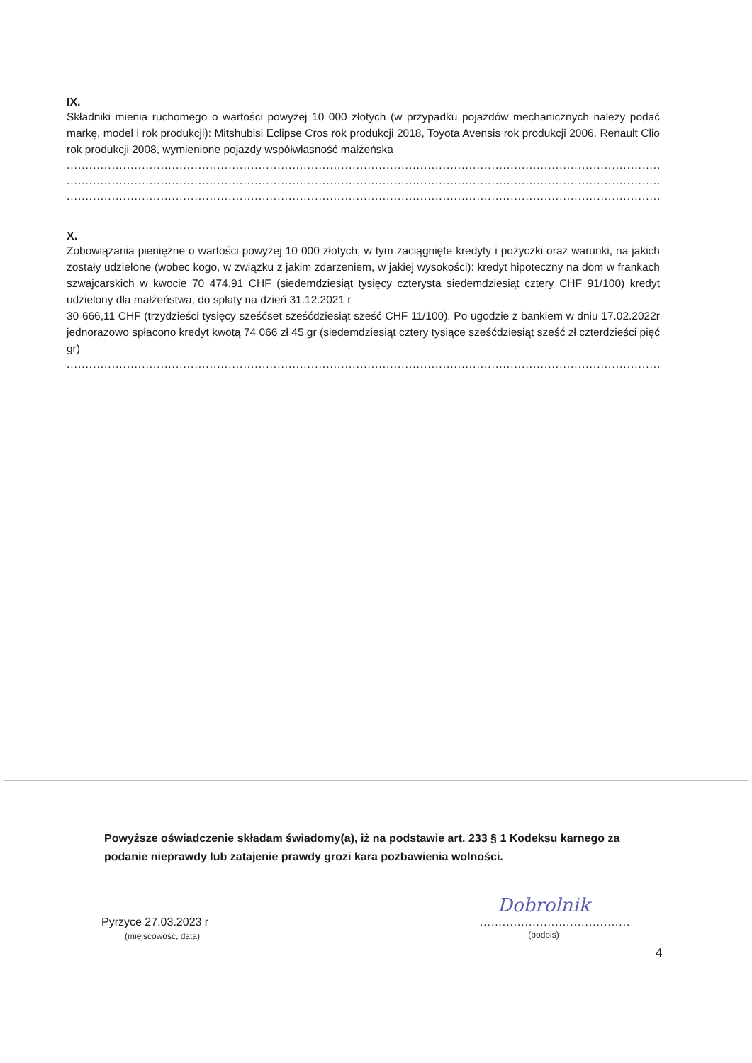IX.
Składniki mienia ruchomego o wartości powyżej 10 000 złotych (w przypadku pojazdów mechanicznych należy podać markę, model i rok produkcji): Mitshubisi Eclipse Cros rok produkcji 2018, Toyota Avensis rok produkcji 2006, Renault Clio rok produkcji 2008, wymienione pojazdy współwłasność małżeńska
..............................................................................................................................................................................................
..............................................................................................................................................................................................
..............................................................................................................................................................................................
X.
Zobowiązania pieniężne o wartości powyżej 10 000 złotych, w tym zaciągnięte kredyty i pożyczki oraz warunki, na jakich zostały udzielone (wobec kogo, w związku z jakim zdarzeniem, w jakiej wysokości): kredyt hipoteczny na dom w frankach szwajcarskich w kwocie 70 474,91 CHF (siedemdziesiąt tysięcy czterysta siedemdziesiąt cztery CHF 91/100) kredyt udzielony dla małżeństwa, do spłaty na dzień 31.12.2021 r
30 666,11 CHF (trzydzieści tysięcy sześćset sześćdziesiąt sześć CHF 11/100). Po ugodzie z bankiem w dniu 17.02.2022r jednorazowo spłacono kredyt kwotą 74 066 zł 45 gr (siedemdziesiąt cztery tysiące sześćdziesiąt sześć zł czterdzieści pięć gr)
..............................................................................................................................................................................................
Powyższe oświadczenie składam świadomy(a), iż na podstawie art. 233 § 1 Kodeksu karnego za podanie nieprawdy lub zatajenie prawdy grozi kara pozbawienia wolności.
Pyrzyce 27.03.2023 r
(miejscowość, data)
Dobrolnik
........................................
(podpis)
4